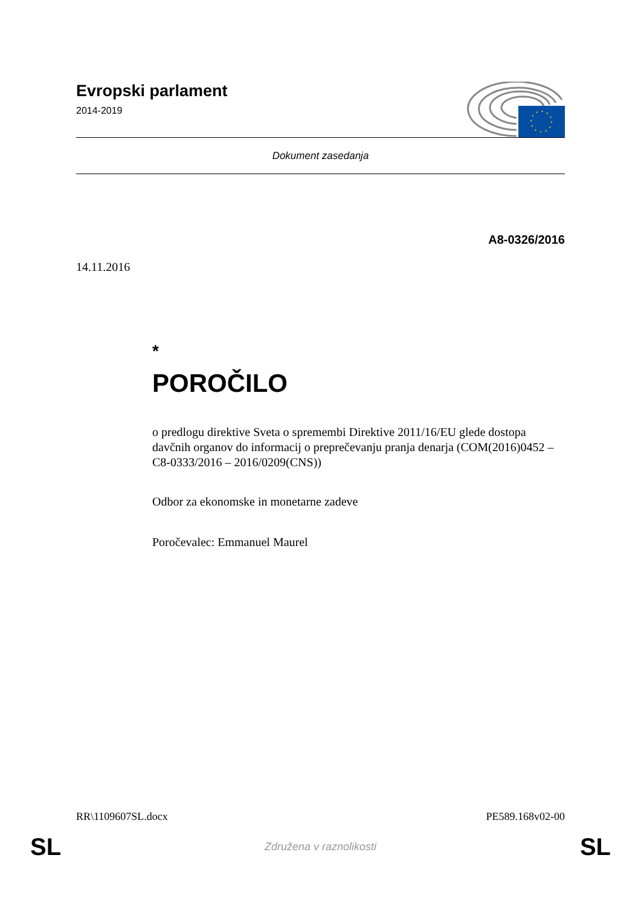Evropski parlament
2014-2019
Dokument zasedanja
A8-0326/2016
14.11.2016
*
POROČILO
o predlogu direktive Sveta o spremembi Direktive 2011/16/EU glede dostopa davčnih organov do informacij o preprečevanju pranja denarja (COM(2016)0452 – C8-0333/2016 – 2016/0209(CNS))
Odbor za ekonomske in monetarne zadeve
Poročevalec: Emmanuel Maurel
RR\1109607SL.docx PE589.168v02-00
SL Združena v raznolikosti SL